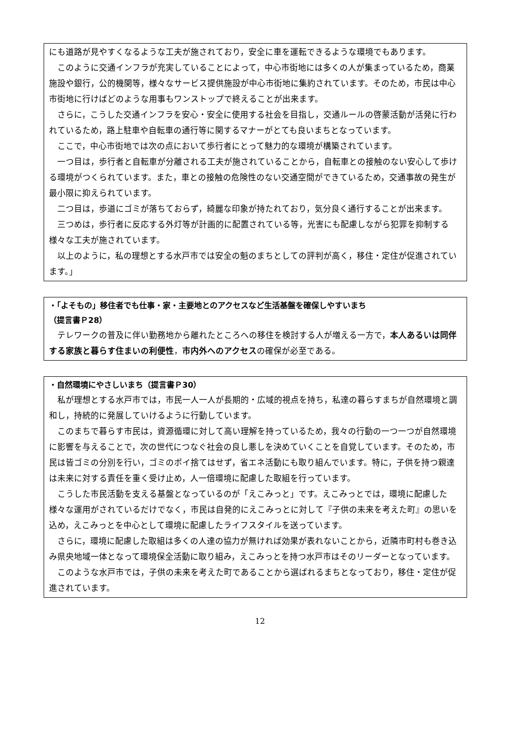にも道路が見やすくなるような工夫が施されており，安全に車を運転できるような環境でもあります。
このように交通インフラが充実していることによって，中心市街地には多くの人が集まっているため，商業施設や銀行，公的機関等，様々なサービス提供施設が中心市街地に集約されています。そのため，市民は中心市街地に行けばどのような用事もワンストップで終えることが出来ます。
さらに，こうした交通インフラを安心・安全に使用する社会を目指し，交通ルールの啓蒙活動が活発に行われているため，路上駐車や自転車の通行等に関するマナーがとても良いまちとなっています。
ここで，中心市街地では次の点において歩行者にとって魅力的な環境が構築されています。
一つ目は，歩行者と自転車が分離される工夫が施されていることから，自転車との接触のない安心して歩ける環境がつくられています。また，車との接触の危険性のない交通空間ができているため，交通事故の発生が最小限に抑えられています。
二つ目は，歩道にゴミが落ちておらず，綺麗な印象が持たれており，気分良く通行することが出来ます。
三つめは，歩行者に反応する外灯等が計画的に配置されている等，光害にも配慮しながら犯罪を抑制する様々な工夫が施されています。
以上のように，私の理想とする水戸市では安全の魁のまちとしての評判が高く，移住・定住が促進されています。」
・「よそもの」移住者でも仕事・家・主要地とのアクセスなど生活基盤を確保しやすいまち
（提言書Ｐ28）
テレワークの普及に伴い勤務地から離れたところへの移住を検討する人が増える一方で，本人あるいは同伴する家族と暮らす住まいの利便性，市内外へのアクセスの確保が必至である。
・自然環境にやさしいまち（提言書Ｐ30）
私が理想とする水戸市では，市民一人一人が長期的・広域的視点を持ち，私達の暮らすまちが自然環境と調和し，持続的に発展していけるように行動しています。
このまちで暮らす市民は，資源循環に対して高い理解を持っているため，我々の行動の一つ一つが自然環境に影響を与えることで，次の世代につなぐ社会の良し悪しを決めていくことを自覚しています。そのため，市民は皆ゴミの分別を行い，ゴミのポイ捨てはせず，省エネ活動にも取り組んでいます。特に，子供を持つ親達は未来に対する責任を重く受け止め，人一倍環境に配慮した取組を行っています。
こうした市民活動を支える基盤となっているのが「えこみっと」です。えこみっとでは，環境に配慮した様々な運用がされているだけでなく，市民は自発的にえこみっとに対して『子供の未来を考えた町』の思いを込め，えこみっとを中心として環境に配慮したライフスタイルを送っています。
さらに，環境に配慮した取組は多くの人達の協力が無ければ効果が表れないことから，近隣市町村も巻き込み県央地域一体となって環境保全活動に取り組み，えこみっとを持つ水戸市はそのリーダーとなっています。
このような水戸市では，子供の未来を考えた町であることから選ばれるまちとなっており，移住・定住が促進されています。
12